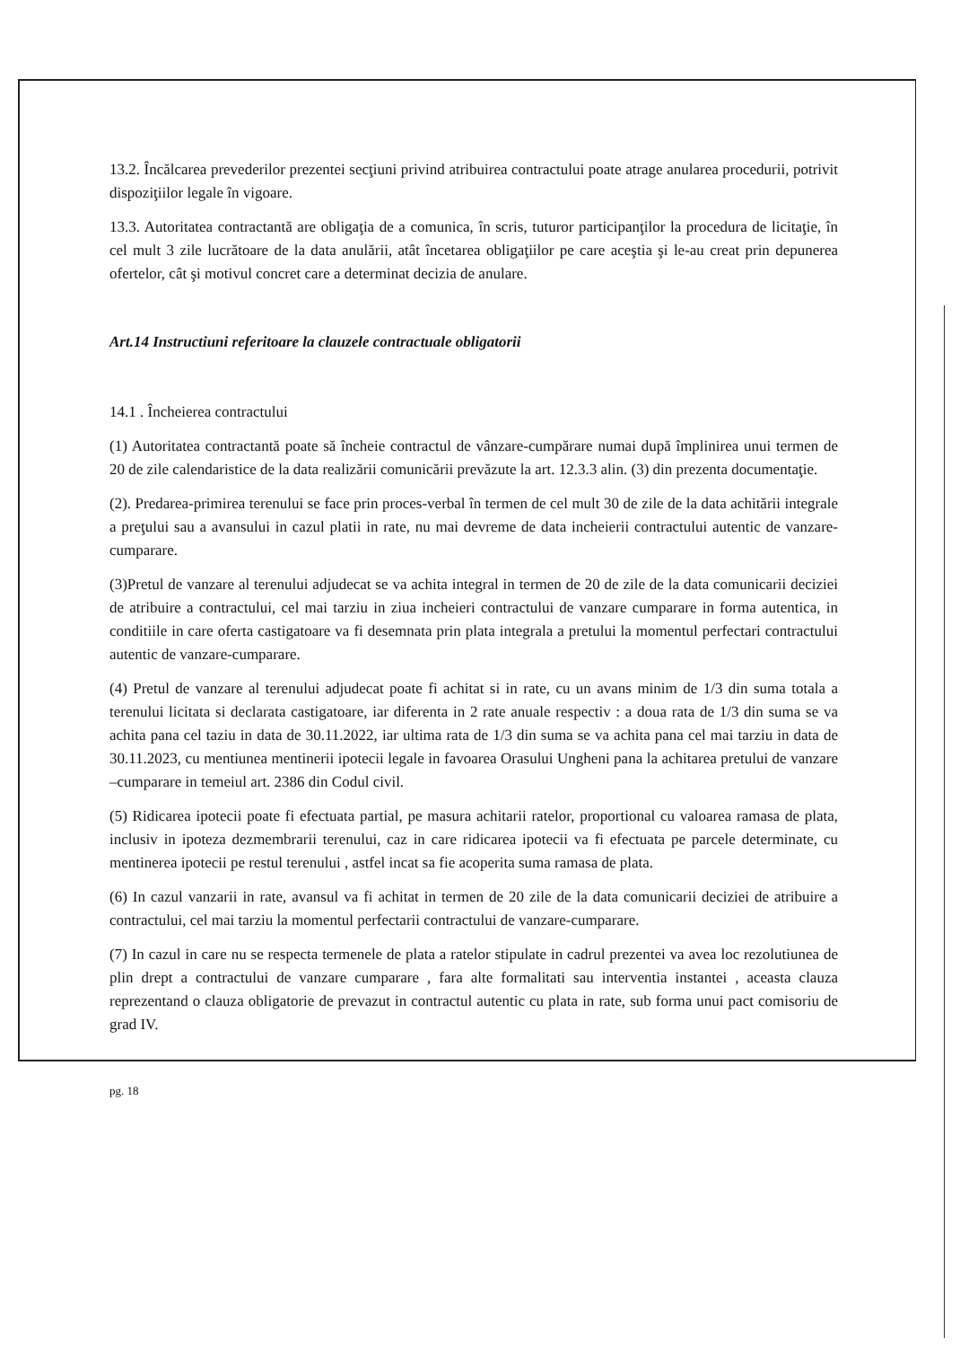13.2. Încălcarea prevederilor prezentei secţiuni privind atribuirea contractului poate atrage anularea procedurii, potrivit dispoziţiilor legale în vigoare.
13.3. Autoritatea contractantă are obligaţia de a comunica, în scris, tuturor participanţilor la procedura de licitaţie, în cel mult 3 zile lucrătoare de la data anulării, atât încetarea obligaţiilor pe care aceştia şi le-au creat prin depunerea ofertelor, cât şi motivul concret care a determinat decizia de anulare.
Art.14 Instructiuni referitoare la clauzele contractuale obligatorii
14.1 . Încheierea contractului
(1) Autoritatea contractantă poate să încheie contractul de vânzare-cumpărare numai după împlinirea unui termen de 20 de zile calendaristice de la data realizării comunicării prevăzute la art. 12.3.3 alin. (3) din prezenta documentaţie.
(2). Predarea-primirea terenului se face prin proces-verbal în termen de cel mult 30 de zile de la data achitării integrale a preţului sau a avansului in cazul platii in rate, nu mai devreme de data incheierii contractului autentic de vanzare-cumparare.
(3)Pretul de vanzare al terenului adjudecat se va achita integral in termen de 20 de zile de la data comunicarii deciziei de atribuire a contractului, cel mai tarziu in ziua incheieri contractului de vanzare cumparare in forma autentica, in conditiile in care oferta castigatoare va fi desemnata prin plata integrala a pretului la momentul perfectari contractului autentic de vanzare-cumparare.
(4) Pretul de vanzare al terenului adjudecat poate fi achitat si in rate, cu un avans minim de 1/3 din suma totala a terenului licitata si declarata castigatoare, iar diferenta in 2 rate anuale respectiv : a doua rata de 1/3 din suma se va achita pana cel taziu in data de 30.11.2022, iar ultima rata de 1/3 din suma se va achita pana cel mai tarziu in data de 30.11.2023, cu mentiunea mentinerii ipotecii legale in favoarea Orasului Ungheni pana la achitarea pretului de vanzare –cumparare in temeiul art. 2386 din Codul civil.
(5) Ridicarea ipotecii poate fi efectuata partial, pe masura achitarii ratelor, proportional cu valoarea ramasa de plata, inclusiv in ipoteza dezmembrarii terenului, caz in care ridicarea ipotecii va fi efectuata pe parcele determinate, cu mentinerea ipotecii pe restul terenului , astfel incat sa fie acoperita suma ramasa de plata.
(6) In cazul vanzarii in rate, avansul va fi achitat in termen de 20 zile de la data comunicarii deciziei de atribuire a contractului, cel mai tarziu la momentul perfectarii contractului de vanzare-cumparare.
(7) In cazul in care nu se respecta termenele de plata a ratelor stipulate in cadrul prezentei va avea loc rezolutiunea de plin drept a contractului de vanzare cumparare , fara alte formalitati sau interventia instantei , aceasta clauza reprezentand o clauza obligatorie de prevazut in contractul autentic cu plata in rate, sub forma unui pact comisoriu de grad IV.
pg. 18